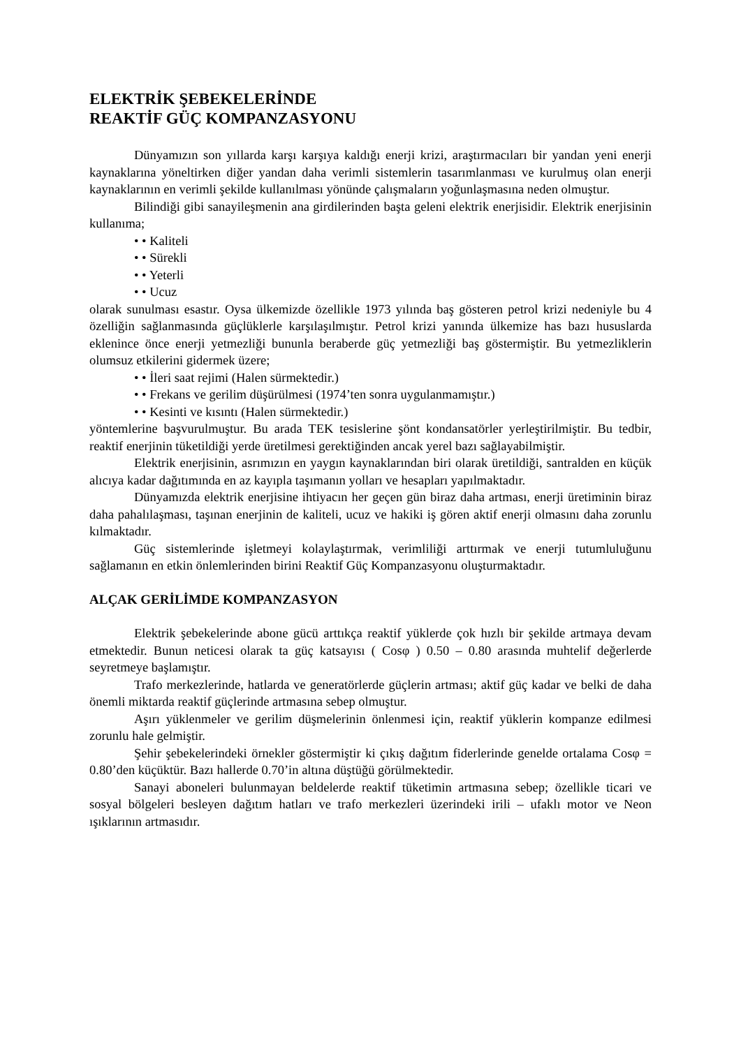ELEKTRİK ŞEBEKELERİNDE
REAKTİF GÜÇ KOMPANZASYONU
Dünyamızın son yıllarda karşı karşıya kaldığı enerji krizi, araştırmacıları bir yandan yeni enerji kaynaklarına yöneltirken diğer yandan daha verimli sistemlerin tasarımlanması ve kurulmuş olan enerji kaynaklarının en verimli şekilde kullanılması yönünde çalışmaların yoğunlaşmasına neden olmuştur.
Bilindiği gibi sanayileşmenin ana girdilerinden başta geleni elektrik enerjisidir. Elektrik enerjisinin kullanıma;
• • Kaliteli
• • Sürekli
• • Yeterli
• • Ucuz
olarak sunulması esastır. Oysa ülkemizde özellikle 1973 yılında baş gösteren petrol krizi nedeniyle bu 4 özelliğin sağlanmasında güçlüklerle karşılaşılmıştır. Petrol krizi yanında ülkemize has bazı hususlarda eklenince önce enerji yetmezliği bununla beraberde güç yetmezliği baş göstermiştir. Bu yetmezliklerin olumsuz etkilerini gidermek üzere;
• • İleri saat rejimi (Halen sürmektedir.)
• • Frekans ve gerilim düşürülmesi (1974’ten sonra uygulanmamıştır.)
• • Kesinti ve kısıntı (Halen sürmektedir.)
yöntemlerine başvurulmuştur. Bu arada TEK tesislerine şönt kondansatörler yerleştirilmiştir. Bu tedbir, reaktif enerjinin tüketildiği yerde üretilmesi gerektiğinden ancak yerel bazı sağlayabilmiştir.
Elektrik enerjisinin, asrımızın en yaygın kaynaklarından biri olarak üretildiği, santralden en küçük alıcıya kadar dağıtımında en az kayıpla taşımanın yolları ve hesapları yapılmaktadır.
Dünyamızda elektrik enerjisine ihtiyacın her geçen gün biraz daha artması, enerji üretiminin biraz daha pahalılaşması, taşınan enerjinin de kaliteli, ucuz ve hakiki iş gören aktif enerji olmasını daha zorunlu kılmaktadır.
Güç sistemlerinde işletmeyi kolaylaştırmak, verimliliği arttırmak ve enerji tutumluluğunu sağlamanın en etkin önlemlerinden birini Reaktif Güç Kompanzasyonu oluşturmaktadır.
ALÇAK GERİLİMDE KOMPANZASYON
Elektrik şebekelerinde abone gücü arttıkça reaktif yüklerde çok hızlı bir şekilde artmaya devam etmektedir. Bunun neticesi olarak ta güç katsayısı ( Cosφ ) 0.50 – 0.80 arasında muhtelif değerlerde seyretmeye başlamıştır.
Trafo merkezlerinde, hatlarda ve generatörlerde güçlerin artması; aktif güç kadar ve belki de daha önemli miktarda reaktif güçlerinde artmasına sebep olmuştur.
Aşırı yüklenmeler ve gerilim düşmelerinin önlenmesi için, reaktif yüklerin kompanze edilmesi zorunlu hale gelmiştir.
Şehir şebekelerindeki örnekler göstermiştir ki çıkış dağıtım fiderlerinde genelde ortalama Cosφ = 0.80’den küçüktür. Bazı hallerde 0.70’in altına düştüğü görülmektedir.
Sanayi aboneleri bulunmayan beldelerde reaktif tüketimin artmasına sebep; özellikle ticari ve sosyal bölgeleri besleyen dağıtım hatları ve trafo merkezleri üzerindeki irili – ufaklı motor ve Neon ışıklarının artmasıdır.